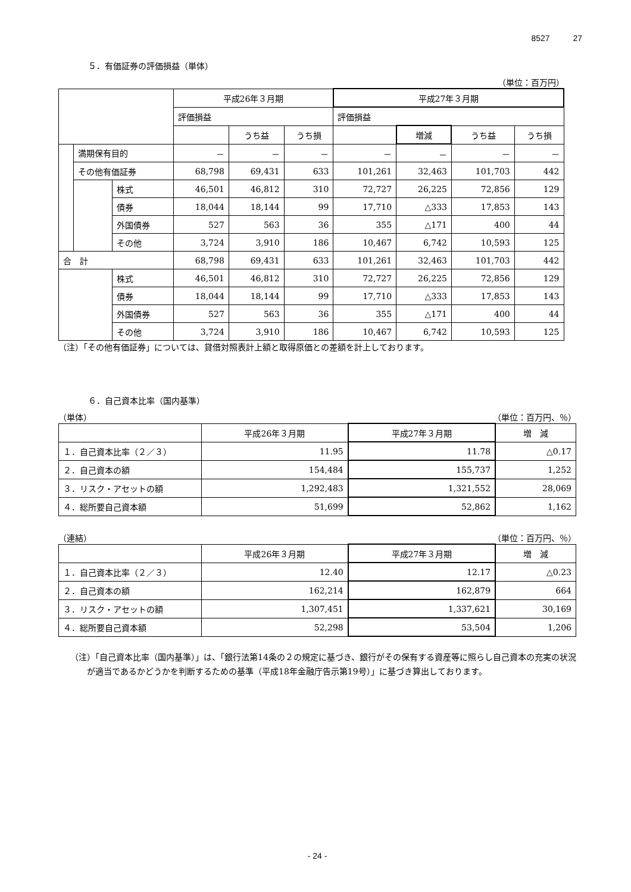8527 27
５．有価証券の評価損益（単体）
（単位：百万円）
| | | | 平成26年３月期 | | | 平成27年３月期 | | | |
| --- | --- | --- | --- | --- | --- | --- | --- | --- | --- |
| | | | 評価損益 | | | 評価損益 | | | |
| | | | | うち益 | うち損 | | 増減 | うち益 | うち損 |
| | 満期保有目的 | | － | － | － | － | － | － | － |
| | その他有価証券 | | 68,798 | 69,431 | 633 | 101,261 | 32,463 | 101,703 | 442 |
| | | 株式 | 46,501 | 46,812 | 310 | 72,727 | 26,225 | 72,856 | 129 |
| | | 債券 | 18,044 | 18,144 | 99 | 17,710 | △333 | 17,853 | 143 |
| | | 外国債券 | 527 | 563 | 36 | 355 | △171 | 400 | 44 |
| | | その他 | 3,724 | 3,910 | 186 | 10,467 | 6,742 | 10,593 | 125 |
| 合 計 | | | 68,798 | 69,431 | 633 | 101,261 | 32,463 | 101,703 | 442 |
| | | 株式 | 46,501 | 46,812 | 310 | 72,727 | 26,225 | 72,856 | 129 |
| | | 債券 | 18,044 | 18,144 | 99 | 17,710 | △333 | 17,853 | 143 |
| | | 外国債券 | 527 | 563 | 36 | 355 | △171 | 400 | 44 |
| | | その他 | 3,724 | 3,910 | 186 | 10,467 | 6,742 | 10,593 | 125 |
（注）「その他有価証券」については、貸借対照表計上額と取得原価との差額を計上しております。
６．自己資本比率（国内基準）
（単体） （単位：百万円、％）
| | 平成26年３月期 | 平成27年３月期 | 増 減 |
| --- | --- | --- | --- |
| １．自己資本比率（２／３） | 11.95 | 11.78 | △0.17 |
| ２．自己資本の額 | 154,484 | 155,737 | 1,252 |
| ３．リスク・アセットの額 | 1,292,483 | 1,321,552 | 28,069 |
| ４．総所要自己資本額 | 51,699 | 52,862 | 1,162 |
（連結） （単位：百万円、％）
| | 平成26年３月期 | 平成27年３月期 | 増 減 |
| --- | --- | --- | --- |
| １．自己資本比率（２／３） | 12.40 | 12.17 | △0.23 |
| ２．自己資本の額 | 162,214 | 162,879 | 664 |
| ３．リスク・アセットの額 | 1,307,451 | 1,337,621 | 30,169 |
| ４．総所要自己資本額 | 52,298 | 53,504 | 1,206 |
（注）「自己資本比率（国内基準）」は、「銀行法第14条の２の規定に基づき、銀行がその保有する資産等に照らし自己資本の充実の状況が適当であるかどうかを判断するための基準（平成18年金融庁告示第19号）」に基づき算出しております。
- 24 -